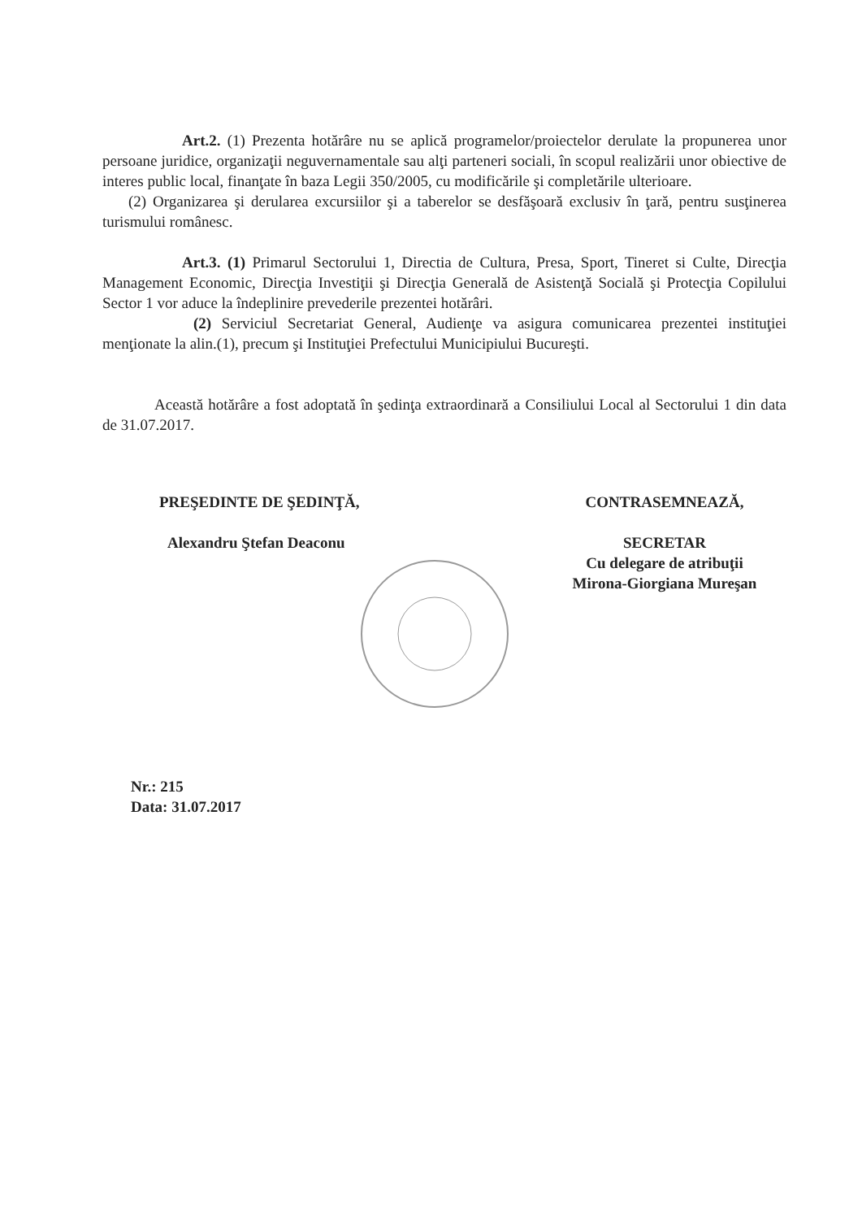Art.2. (1) Prezenta hotărâre nu se aplică programelor/proiectelor derulate la propunerea unor persoane juridice, organizaţii neguvernamentale sau alţi parteneri sociali, în scopul realizării unor obiective de interes public local, finanţate în baza Legii 350/2005, cu modificările şi completările ulterioare.
(2) Organizarea şi derularea excursiilor şi a taberelor se desfăşoară exclusiv în ţară, pentru susţinerea turismului românesc.
Art.3. (1) Primarul Sectorului 1, Directia de Cultura, Presa, Sport, Tineret si Culte, Direcţia Management Economic, Direcţia Investiţii şi Direcţia Generală de Asistenţă Socială şi Protecţia Copilului Sector 1 vor aduce la îndeplinire prevederile prezentei hotărâri.
(2) Serviciul Secretariat General, Audienţe va asigura comunicarea prezentei instituţiei menţionate la alin.(1), precum şi Instituţiei Prefectului Municipiului Bucureşti.
Această hotărâre a fost adoptată în şedinţa extraordinară a Consiliului Local al Sectorului 1 din data de 31.07.2017.
PREŞEDINTE DE ŞEDINŢĂ,
Alexandru Ştefan Deaconu
CONTRASEMNEAZĂ,
SECRETAR
Cu delegare de atribuţii
Mirona-Giorgiana Mureşan
Nr.: 215
Data: 31.07.2017